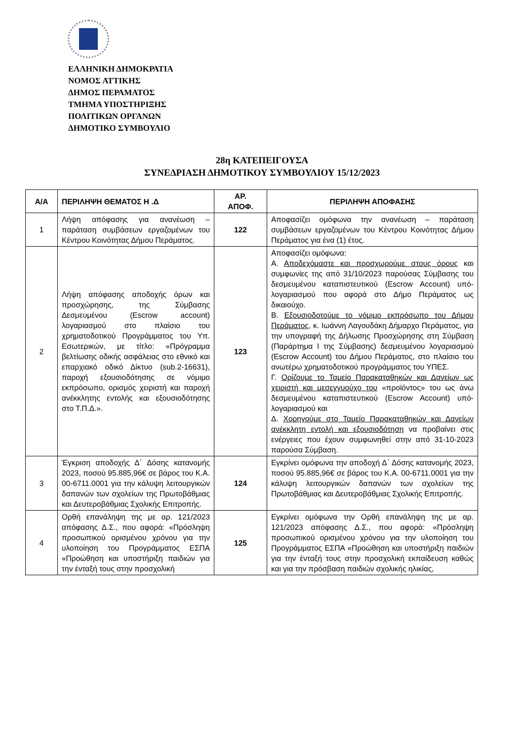ΕΛΛΗΝΙΚΗ ΔΗΜΟΚΡΑΤΙΑ
ΝΟΜΟΣ ΑΤΤΙΚΗΣ
ΔΗΜΟΣ ΠΕΡΑΜΑΤΟΣ
ΤΜΗΜΑ ΥΠΟΣΤΗΡΙΞΗΣ
ΠΟΛΙΤΙΚΩΝ ΟΡΓΑΝΩΝ
ΔΗΜΟΤΙΚΟ ΣΥΜΒΟΥΛΙΟ
28η ΚΑΤΕΠΕΙΓΟΥΣΑ
ΣΥΝΕΔΡΙΑΣΗ ΔΗΜΟΤΙΚΟΥ ΣΥΜΒΟΥΛΙΟΥ 15/12/2023
| Α/Α | ΠΕΡΙΛΗΨΗ ΘΕΜΑΤΟΣ Η .Δ | ΑΡ. ΑΠΟΦ. | ΠΕΡΙΛΗΨΗ ΑΠΟΦΑΣΗΣ |
| --- | --- | --- | --- |
| 1 | Λήψη απόφασης για ανανέωση – παράταση συμβάσεων εργαζομένων του Κέντρου Κοινότητας Δήμου Περάματος. | 122 | Αποφασίζει ομόφωνα την ανανέωση – παράταση συμβάσεων εργαζομένων του Κέντρου Κοινότητας Δήμου Περάματος για ένα (1) έτος. |
| 2 | Λήψη απόφασης αποδοχής όρων και προσχώρησης, της Σύμβασης Δεσμευμένου (Escrow account) λογαριασμού στο πλαίσιο του χρηματοδοτικού Προγράμματος του Υπ. Εσωτερικών, με τίτλο: «Πρόγραμμα βελτίωσης οδικής ασφάλειας στο εθνικό και επαρχιακό οδικό Δίκτυο (sub.2-16631), παροχή εξουσιοδότησης σε νόμιμο εκπρόσωπο, ορισμός χειριστή και παροχή ανέκκλητης εντολής και εξουσιοδότησης στο Τ.Π.Δ.». | 123 | Αποφασίζει ομόφωνα: Α. Αποδεχόμαστε και προσχωρούμε στους όρους και συμφωνίες της από 31/10/2023 παρούσας Σύμβασης του δεσμευμένου καταπιστευτικού (Escrow Account) υπό- λογαριασμού που αφορά στο Δήμο Περάματος ως δικαιούχο. Β. Εξουσιοδοτούμε το νόμιμο εκπρόσωπο του Δήμου Περάματος , κ. Ιωάννη Λαγουδάκη Δήμαρχο Περάματος, για την υπογραφή της Δήλωσης Προσχώρησης στη Σύμβαση (Παράρτημα Ι της Σύμβασης) δεσμευμένου λογαριασμού (Escrow Account) του Δήμου Περάματος, στο πλαίσιο του ανωτέρω χρηματοδοτικού προγράμματος του ΥΠΕΣ. Γ. Ορίζουμε το Ταμείο Παρακαταθηκών και Δανείων ως χειριστή και μεσεγγυούχο του «προϊόντος» του ως άνω δεσμευμένου καταπιστευτικού (Escrow Account) υπό-λογαριασμού και Δ. Χορηγούμε στο Ταμείο Παρακαταθηκών και Δανείων ανέκκλητη εντολή και εξουσιοδότηση να προβαίνει στις ενέργειες που έχουν συμφωνηθεί στην από 31-10-2023 παρούσα Σύμβαση. |
| 3 | Έγκριση αποδοχής Δ΄ Δόσης κατανομής 2023, ποσού 95.885,96€ σε βάρος του Κ.Α. 00-6711.0001 για την κάλυψη λειτουργικών δαπανών των σχολείων της Πρωτοβάθμιας και Δευτεροβάθμιας Σχολικής Επιτροπής. | 124 | Εγκρίνει ομόφωνα την αποδοχή Δ΄ Δόσης κατανομής 2023, ποσού 95.885,96€ σε βάρος του Κ.Α. 00-6711.0001 για την κάλυψη λειτουργικών δαπανών των σχολείων της Πρωτοβάθμιας και Δευτεροβάθμιας Σχολικής Επιτροπής. |
| 4 | Ορθή επανάληψη της με αρ. 121/2023 απόφασης Δ.Σ., που αφορά: «Πρόσληψη προσωπικού ορισμένου χρόνου για την υλοποίηση του Προγράμματος ΕΣΠΑ «Προώθηση και υποστήριξη παιδιών για την ένταξή τους στην προσχολική | 125 | Εγκρίνει ομόφωνα την Ορθή επανάληψη της με αρ. 121/2023 απόφασης Δ.Σ., που αφορά: «Πρόσληψη προσωπικού ορισμένου χρόνου για την υλοποίηση του Προγράμματος ΕΣΠΑ «Προώθηση και υποστήριξη παιδιών για την ένταξή τους στην προσχολική εκπαίδευση καθώς και για την πρόσβαση παιδιών σχολικής ηλικίας, |